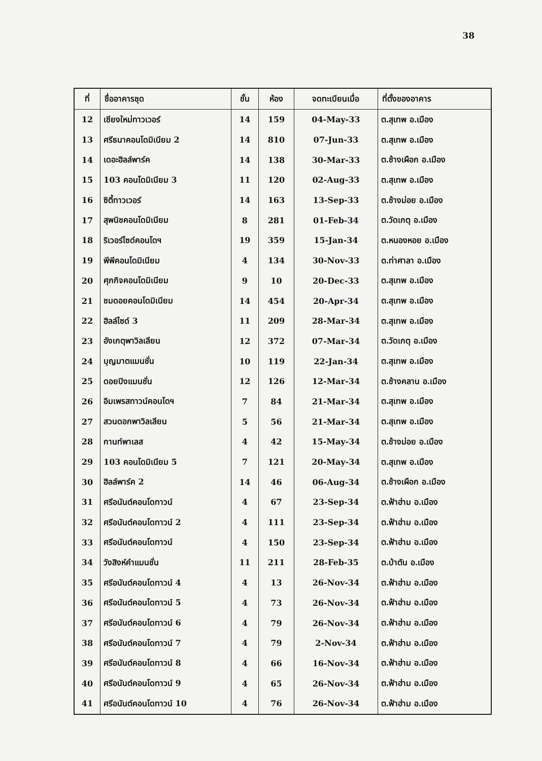38
| ที่ | ชื่ออาคารชุด | ชั้น | ห้อง | จดทะเบียนเมื่อ | ที่ตั้งของอาคาร |
| --- | --- | --- | --- | --- | --- |
| 12 | เชียงใหม่ทาวเวอร์ | 14 | 159 | 04-May-33 | ต.สุเทพ อ.เมือง |
| 13 | ศรีธนาคอนโดมิเนียม 2 | 14 | 810 | 07-Jun-33 | ต.สุเทพ อ.เมือง |
| 14 | เดอะฮิลล์พาร์ค | 14 | 138 | 30-Mar-33 | ต.ช้างเผือก อ.เมือง |
| 15 | 103 คอนโดมิเนียม 3 | 11 | 120 | 02-Aug-33 | ต.สุเทพ อ.เมือง |
| 16 | ซิตี้ทาวเวอร์ | 14 | 163 | 13-Sep-33 | ต.ช้างม่อย อ.เมือง |
| 17 | สุพนิชคอนโดมิเนียม | 8 | 281 | 01-Feb-34 | ต.วัดเกตุ อ.เมือง |
| 18 | ริเวอร์ไซด์คอนโดฯ | 19 | 359 | 15-Jan-34 | ต.หนองหอย อ.เมือง |
| 19 | พีพีคอนโดมิเนียม | 4 | 134 | 30-Nov-33 | ต.ท่าศาลา อ.เมือง |
| 20 | ศุภกิจคอนโดมิเนียม | 9 | 10 | 20-Dec-33 | ต.สุเทพ อ.เมือง |
| 21 | ชมดอยคอนโดมิเนียม | 14 | 454 | 20-Apr-34 | ต.สุเทพ อ.เมือง |
| 22 | ฮิลล์ไซด์ 3 | 11 | 209 | 28-Mar-34 | ต.สุเทพ อ.เมือง |
| 23 | อังเกตุพาวิลเลียน | 12 | 372 | 07-Mar-34 | ต.วัดเกตุ อ.เมือง |
| 24 | บุญมาตแมนชั่น | 10 | 119 | 22-Jan-34 | ต.สุเทพ อ.เมือง |
| 25 | ดอยปิงแมนชั่น | 12 | 126 | 12-Mar-34 | ต.ช้างคลาน อ.เมือง |
| 26 | อิมเพรสทาวน์คอนโดฯ | 7 | 84 | 21-Mar-34 | ต.สุเทพ อ.เมือง |
| 27 | สวนดอกพาวิลเลียน | 5 | 56 | 21-Mar-34 | ต.สุเทพ อ.เมือง |
| 28 | กานท์พาเลส | 4 | 42 | 15-May-34 | ต.ช้างม่อย อ.เมือง |
| 29 | 103 คอนโดมิเนียม 5 | 7 | 121 | 20-May-34 | ต.สุเทพ อ.เมือง |
| 30 | ฮิลล์พาร์ค 2 | 14 | 46 | 06-Aug-34 | ต.ช้างเผือก อ.เมือง |
| 31 | ศรีอนันต์คอนโดทาวน์ | 4 | 67 | 23-Sep-34 | ต.ฟ้าฮ่าม อ.เมือง |
| 32 | ศรีอนันต์คอนโดทาวน์ 2 | 4 | 111 | 23-Sep-34 | ต.ฟ้าฮ่าม อ.เมือง |
| 33 | ศรีอนันต์คอนโดทาวน์ | 4 | 150 | 23-Sep-34 | ต.ฟ้าฮ่าม อ.เมือง |
| 34 | วังสิงห์คำแมนชั่น | 11 | 211 | 28-Feb-35 | ต.ป่าตัน อ.เมือง |
| 35 | ศรีอนันต์คอนโดทาวน์ 4 | 4 | 13 | 26-Nov-34 | ต.ฟ้าฮ่าม อ.เมือง |
| 36 | ศรีอนันต์คอนโดทาวน์ 5 | 4 | 73 | 26-Nov-34 | ต.ฟ้าฮ่าม อ.เมือง |
| 37 | ศรีอนันต์คอนโดทาวน์ 6 | 4 | 79 | 26-Nov-34 | ต.ฟ้าฮ่าม อ.เมือง |
| 38 | ศรีอนันต์คอนโดทาวน์ 7 | 4 | 79 | 2-Nov-34 | ต.ฟ้าฮ่าม อ.เมือง |
| 39 | ศรีอนันต์คอนโดทาวน์ 8 | 4 | 66 | 16-Nov-34 | ต.ฟ้าฮ่าม อ.เมือง |
| 40 | ศรีอนันต์คอนโดทาวน์ 9 | 4 | 65 | 26-Nov-34 | ต.ฟ้าฮ่าม อ.เมือง |
| 41 | ศรีอนันต์คอนโดทาวน์ 10 | 4 | 76 | 26-Nov-34 | ต.ฟ้าฮ่าม อ.เมือง |